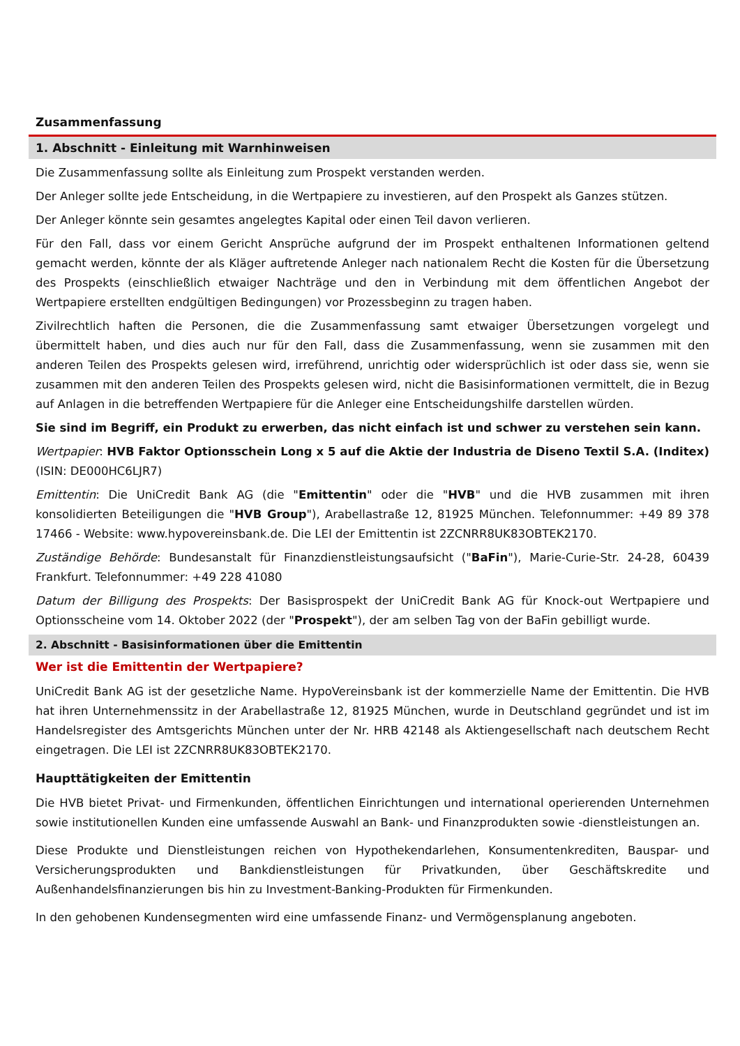Zusammenfassung
1. Abschnitt - Einleitung mit Warnhinweisen
Die Zusammenfassung sollte als Einleitung zum Prospekt verstanden werden.
Der Anleger sollte jede Entscheidung, in die Wertpapiere zu investieren, auf den Prospekt als Ganzes stützen.
Der Anleger könnte sein gesamtes angelegtes Kapital oder einen Teil davon verlieren.
Für den Fall, dass vor einem Gericht Ansprüche aufgrund der im Prospekt enthaltenen Informationen geltend gemacht werden, könnte der als Kläger auftretende Anleger nach nationalem Recht die Kosten für die Übersetzung des Prospekts (einschließlich etwaiger Nachträge und den in Verbindung mit dem öffentlichen Angebot der Wertpapiere erstellten endgültigen Bedingungen) vor Prozessbeginn zu tragen haben.
Zivilrechtlich haften die Personen, die die Zusammenfassung samt etwaiger Übersetzungen vorgelegt und übermittelt haben, und dies auch nur für den Fall, dass die Zusammenfassung, wenn sie zusammen mit den anderen Teilen des Prospekts gelesen wird, irreführend, unrichtig oder widersprüchlich ist oder dass sie, wenn sie zusammen mit den anderen Teilen des Prospekts gelesen wird, nicht die Basisinformationen vermittelt, die in Bezug auf Anlagen in die betreffenden Wertpapiere für die Anleger eine Entscheidungshilfe darstellen würden.
Sie sind im Begriff, ein Produkt zu erwerben, das nicht einfach ist und schwer zu verstehen sein kann.
Wertpapier: HVB Faktor Optionsschein Long x 5 auf die Aktie der Industria de Diseno Textil S.A. (Inditex) (ISIN: DE000HC6LJR7)
Emittentin: Die UniCredit Bank AG (die "Emittentin" oder die "HVB" und die HVB zusammen mit ihren konsolidierten Beteiligungen die "HVB Group"), Arabellastraße 12, 81925 München. Telefonnummer: +49 89 378 17466 - Website: www.hypovereinsbank.de. Die LEI der Emittentin ist 2ZCNRR8UK83OBTEK2170.
Zuständige Behörde: Bundesanstalt für Finanzdienstleistungsaufsicht ("BaFin"), Marie-Curie-Str. 24-28, 60439 Frankfurt. Telefonnummer: +49 228 41080
Datum der Billigung des Prospekts: Der Basisprospekt der UniCredit Bank AG für Knock-out Wertpapiere und Optionsscheine vom 14. Oktober 2022 (der "Prospekt"), der am selben Tag von der BaFin gebilligt wurde.
2. Abschnitt - Basisinformationen über die Emittentin
Wer ist die Emittentin der Wertpapiere?
UniCredit Bank AG ist der gesetzliche Name. HypoVereinsbank ist der kommerzielle Name der Emittentin. Die HVB hat ihren Unternehmenssitz in der Arabellastraße 12, 81925 München, wurde in Deutschland gegründet und ist im Handelsregister des Amtsgerichts München unter der Nr. HRB 42148 als Aktiengesellschaft nach deutschem Recht eingetragen. Die LEI ist 2ZCNRR8UK83OBTEK2170.
Haupttätigkeiten der Emittentin
Die HVB bietet Privat- und Firmenkunden, öffentlichen Einrichtungen und international operierenden Unternehmen sowie institutionellen Kunden eine umfassende Auswahl an Bank- und Finanzprodukten sowie -dienstleistungen an.
Diese Produkte und Dienstleistungen reichen von Hypothekendarlehen, Konsumentenkrediten, Bauspar- und Versicherungsprodukten und Bankdienstleistungen für Privatkunden, über Geschäftskredite und Außenhandelsfinanzierungen bis hin zu Investment-Banking-Produkten für Firmenkunden.
In den gehobenen Kundensegmenten wird eine umfassende Finanz- und Vermögensplanung angeboten.